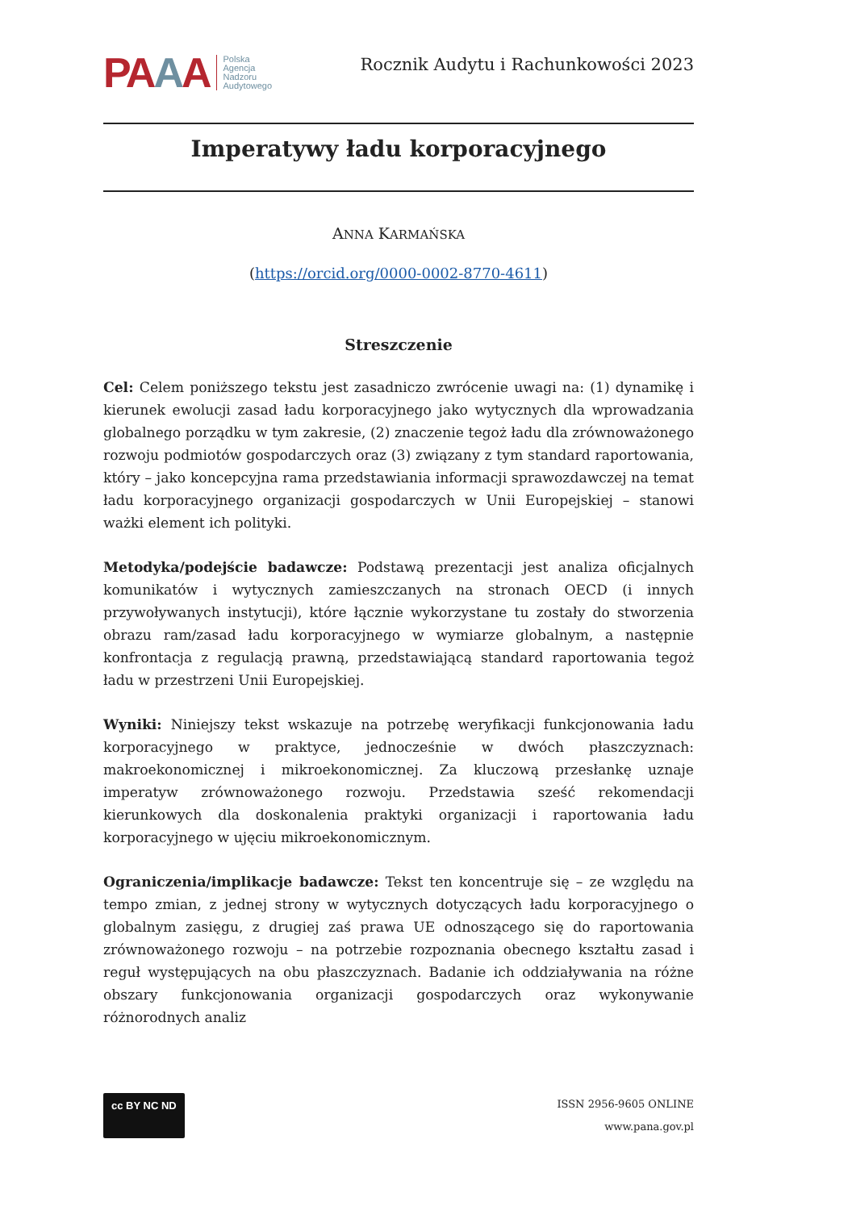PAAA
Polska
Agencja
Nadzoru
Audytowego
Rocznik Audytu i Rachunkowości 2023
Imperatywy ładu korporacyjnego
ANNA KARMAŃSKA
(https://orcid.org/0000-0002-8770-4611)
Streszczenie
Cel: Celem poniższego tekstu jest zasadniczo zwrócenie uwagi na: (1) dynamikę i kierunek ewolucji zasad ładu korporacyjnego jako wytycznych dla wprowadzania globalnego porządku w tym zakresie, (2) znaczenie tegoż ładu dla zrównoważonego rozwoju podmiotów gospodarczych oraz (3) związany z tym standard raportowania, który – jako koncepcyjna rama przedstawiania informacji sprawozdawczej na temat ładu korporacyjnego organizacji gospodarczych w Unii Europejskiej – stanowi ważki element ich polityki.
Metodyka/podejście badawcze: Podstawą prezentacji jest analiza oficjalnych komunikatów i wytycznych zamieszczanych na stronach OECD (i innych przywoływanych instytucji), które łącznie wykorzystane tu zostały do stworzenia obrazu ram/zasad ładu korporacyjnego w wymiarze globalnym, a następnie konfrontacja z regulacją prawną, przedstawiającą standard raportowania tegoż ładu w przestrzeni Unii Europejskiej.
Wyniki: Niniejszy tekst wskazuje na potrzebę weryfikacji funkcjonowania ładu korporacyjnego w praktyce, jednocześnie w dwóch płaszczyznach: makroekonomicznej i mikroekonomicznej. Za kluczową przesłankę uznaje imperatyw zrównoważonego rozwoju. Przedstawia sześć rekomendacji kierunkowych dla doskonalenia praktyki organizacji i raportowania ładu korporacyjnego w ujęciu mikroekonomicznym.
Ograniczenia/implikacje badawcze: Tekst ten koncentruje się – ze względu na tempo zmian, z jednej strony w wytycznych dotyczących ładu korporacyjnego o globalnym zasięgu, z drugiej zaś prawa UE odnoszącego się do raportowania zrównoważonego rozwoju – na potrzebie rozpoznania obecnego kształtu zasad i reguł występujących na obu płaszczyznach. Badanie ich oddziaływania na różne obszary funkcjonowania organizacji gospodarczych oraz wykonywanie różnorodnych analiz
cc BY NC ND
ISSN 2956-9605 ONLINE
www.pana.gov.pl